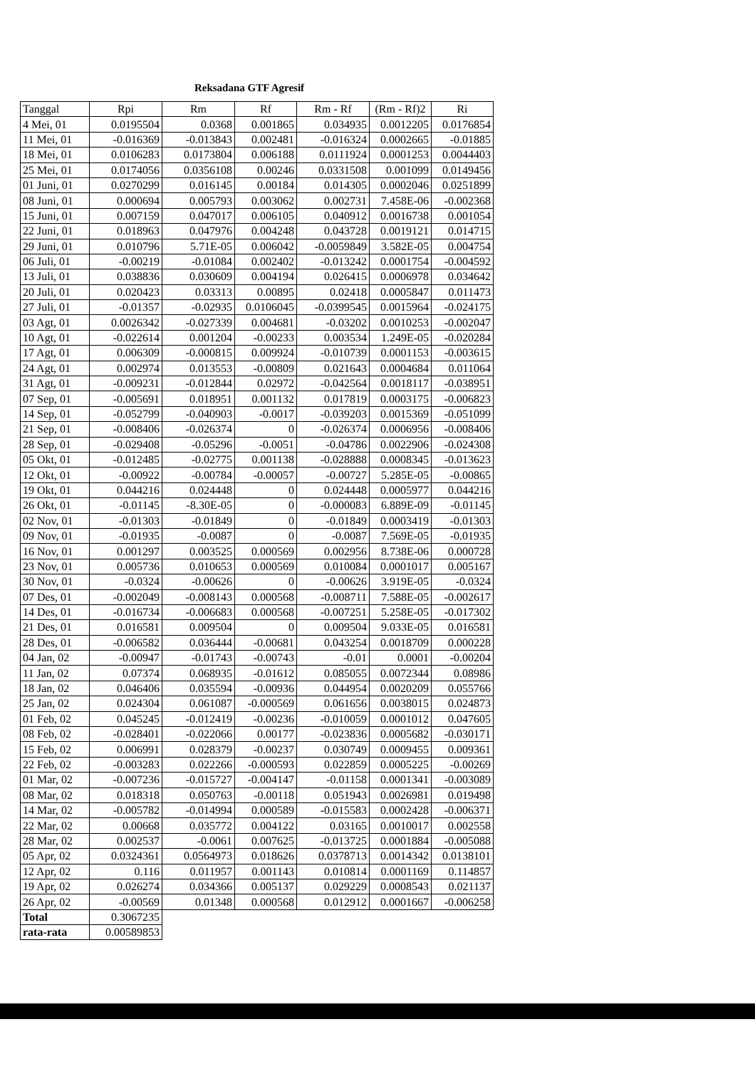Reksadana GTF Agresif
| Tanggal | Rpi | Rm | Rf | Rm - Rf | (Rm - Rf)2 | Ri |
| --- | --- | --- | --- | --- | --- | --- |
| 4 Mei, 01 | 0.0195504 | 0.0368 | 0.001865 | 0.034935 | 0.0012205 | 0.0176854 |
| 11 Mei, 01 | -0.016369 | -0.013843 | 0.002481 | -0.016324 | 0.0002665 | -0.01885 |
| 18 Mei, 01 | 0.0106283 | 0.0173804 | 0.006188 | 0.0111924 | 0.0001253 | 0.0044403 |
| 25 Mei, 01 | 0.0174056 | 0.0356108 | 0.00246 | 0.0331508 | 0.001099 | 0.0149456 |
| 01 Juni, 01 | 0.0270299 | 0.016145 | 0.00184 | 0.014305 | 0.0002046 | 0.0251899 |
| 08 Juni, 01 | 0.000694 | 0.005793 | 0.003062 | 0.002731 | 7.458E-06 | -0.002368 |
| 15 Juni, 01 | 0.007159 | 0.047017 | 0.006105 | 0.040912 | 0.0016738 | 0.001054 |
| 22 Juni, 01 | 0.018963 | 0.047976 | 0.004248 | 0.043728 | 0.0019121 | 0.014715 |
| 29 Juni, 01 | 0.010796 | 5.71E-05 | 0.006042 | -0.0059849 | 3.582E-05 | 0.004754 |
| 06 Juli, 01 | -0.00219 | -0.01084 | 0.002402 | -0.013242 | 0.0001754 | -0.004592 |
| 13 Juli, 01 | 0.038836 | 0.030609 | 0.004194 | 0.026415 | 0.0006978 | 0.034642 |
| 20 Juli, 01 | 0.020423 | 0.03313 | 0.00895 | 0.02418 | 0.0005847 | 0.011473 |
| 27 Juli, 01 | -0.01357 | -0.02935 | 0.0106045 | -0.0399545 | 0.0015964 | -0.024175 |
| 03 Agt, 01 | 0.0026342 | -0.027339 | 0.004681 | -0.03202 | 0.0010253 | -0.002047 |
| 10 Agt, 01 | -0.022614 | 0.001204 | -0.00233 | 0.003534 | 1.249E-05 | -0.020284 |
| 17 Agt, 01 | 0.006309 | -0.000815 | 0.009924 | -0.010739 | 0.0001153 | -0.003615 |
| 24 Agt, 01 | 0.002974 | 0.013553 | -0.00809 | 0.021643 | 0.0004684 | 0.011064 |
| 31 Agt, 01 | -0.009231 | -0.012844 | 0.02972 | -0.042564 | 0.0018117 | -0.038951 |
| 07 Sep, 01 | -0.005691 | 0.018951 | 0.001132 | 0.017819 | 0.0003175 | -0.006823 |
| 14 Sep, 01 | -0.052799 | -0.040903 | -0.0017 | -0.039203 | 0.0015369 | -0.051099 |
| 21 Sep, 01 | -0.008406 | -0.026374 | 0 | -0.026374 | 0.0006956 | -0.008406 |
| 28 Sep, 01 | -0.029408 | -0.05296 | -0.0051 | -0.04786 | 0.0022906 | -0.024308 |
| 05 Okt, 01 | -0.012485 | -0.02775 | 0.001138 | -0.028888 | 0.0008345 | -0.013623 |
| 12 Okt, 01 | -0.00922 | -0.00784 | -0.00057 | -0.00727 | 5.285E-05 | -0.00865 |
| 19 Okt, 01 | 0.044216 | 0.024448 | 0 | 0.024448 | 0.0005977 | 0.044216 |
| 26 Okt, 01 | -0.01145 | -8.30E-05 | 0 | -0.000083 | 6.889E-09 | -0.01145 |
| 02 Nov, 01 | -0.01303 | -0.01849 | 0 | -0.01849 | 0.0003419 | -0.01303 |
| 09 Nov, 01 | -0.01935 | -0.0087 | 0 | -0.0087 | 7.569E-05 | -0.01935 |
| 16 Nov, 01 | 0.001297 | 0.003525 | 0.000569 | 0.002956 | 8.738E-06 | 0.000728 |
| 23 Nov, 01 | 0.005736 | 0.010653 | 0.000569 | 0.010084 | 0.0001017 | 0.005167 |
| 30 Nov, 01 | -0.0324 | -0.00626 | 0 | -0.00626 | 3.919E-05 | -0.0324 |
| 07 Des, 01 | -0.002049 | -0.008143 | 0.000568 | -0.008711 | 7.588E-05 | -0.002617 |
| 14 Des, 01 | -0.016734 | -0.006683 | 0.000568 | -0.007251 | 5.258E-05 | -0.017302 |
| 21 Des, 01 | 0.016581 | 0.009504 | 0 | 0.009504 | 9.033E-05 | 0.016581 |
| 28 Des, 01 | -0.006582 | 0.036444 | -0.00681 | 0.043254 | 0.0018709 | 0.000228 |
| 04 Jan, 02 | -0.00947 | -0.01743 | -0.00743 | -0.01 | 0.0001 | -0.00204 |
| 11 Jan, 02 | 0.07374 | 0.068935 | -0.01612 | 0.085055 | 0.0072344 | 0.08986 |
| 18 Jan, 02 | 0.046406 | 0.035594 | -0.00936 | 0.044954 | 0.0020209 | 0.055766 |
| 25 Jan, 02 | 0.024304 | 0.061087 | -0.000569 | 0.061656 | 0.0038015 | 0.024873 |
| 01 Feb, 02 | 0.045245 | -0.012419 | -0.00236 | -0.010059 | 0.0001012 | 0.047605 |
| 08 Feb, 02 | -0.028401 | -0.022066 | 0.00177 | -0.023836 | 0.0005682 | -0.030171 |
| 15 Feb, 02 | 0.006991 | 0.028379 | -0.00237 | 0.030749 | 0.0009455 | 0.009361 |
| 22 Feb, 02 | -0.003283 | 0.022266 | -0.000593 | 0.022859 | 0.0005225 | -0.00269 |
| 01 Mar, 02 | -0.007236 | -0.015727 | -0.004147 | -0.01158 | 0.0001341 | -0.003089 |
| 08 Mar, 02 | 0.018318 | 0.050763 | -0.00118 | 0.051943 | 0.0026981 | 0.019498 |
| 14 Mar, 02 | -0.005782 | -0.014994 | 0.000589 | -0.015583 | 0.0002428 | -0.006371 |
| 22 Mar, 02 | 0.00668 | 0.035772 | 0.004122 | 0.03165 | 0.0010017 | 0.002558 |
| 28 Mar, 02 | 0.002537 | -0.0061 | 0.007625 | -0.013725 | 0.0001884 | -0.005088 |
| 05 Apr, 02 | 0.0324361 | 0.0564973 | 0.018626 | 0.0378713 | 0.0014342 | 0.0138101 |
| 12 Apr, 02 | 0.116 | 0.011957 | 0.001143 | 0.010814 | 0.0001169 | 0.114857 |
| 19 Apr, 02 | 0.026274 | 0.034366 | 0.005137 | 0.029229 | 0.0008543 | 0.021137 |
| 26 Apr, 02 | -0.00569 | 0.01348 | 0.000568 | 0.012912 | 0.0001667 | -0.006258 |
| Total | 0.3067235 | | | | | |
| rata-rata | 0.00589853 | | | | | |